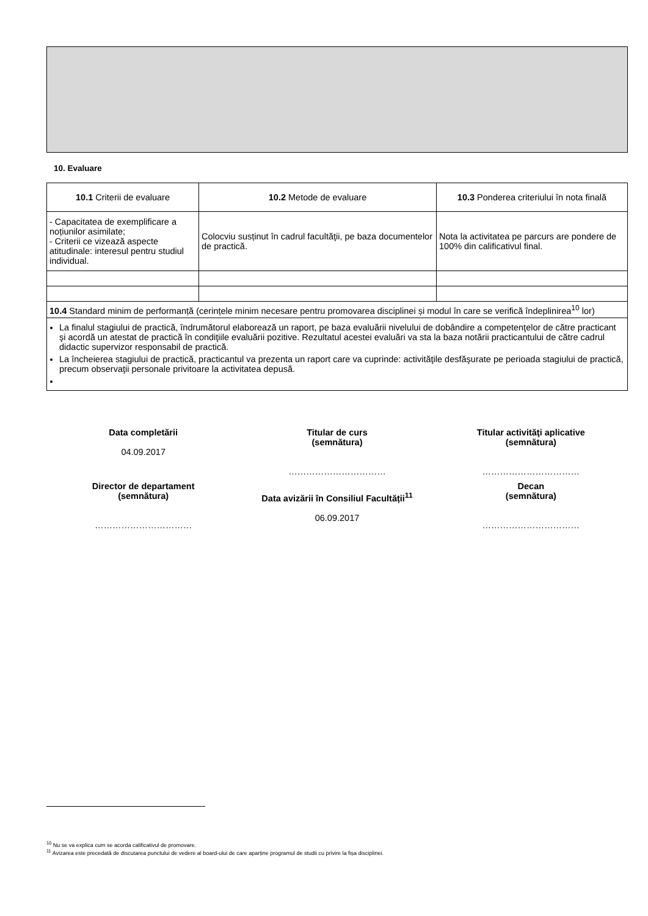10. Evaluare
| 10.1 Criterii de evaluare | 10.2 Metode de evaluare | 10.3 Ponderea criteriului în nota finală |
| - Capacitatea de exemplificare a noțiunilor asimilate; - Criterii ce vizează aspecte atitudinale: interesul pentru studiul individual. | Colocviu susținut în cadrul facultăţii, pe baza documentelor de practică. | Nota la activitatea pe parcurs are pondere de 100% din calificativul final. |
| 10.4 Standard minim de performanță (cerințele minim necesare pentru promovarea disciplinei și modul în care se verifică îndeplinirea<sup>10</sup> lor) | | |
| La finalul stagiului de practică, îndrumătorul elaborează un raport, pe baza evaluării nivelului de dobândire a competenţelor de către practicant şi acordă un atestat de practică în condiţiile evaluării pozitive. Rezultatul acestei evaluări va sta la baza notării practicantului de către cadrul didactic supervizor responsabil de practică. La încheierea stagiului de practică, practicantul va prezenta un raport care va cuprinde: activităţile desfăşurate pe perioada stagiului de practică, precum observaţii personale privitoare la activitatea depusă. | | |
Data completării
04.09.2017
Titular de curs
(semnătura)
……………………………
Titular activităţi aplicative
(semnătura)
……………………………
Director de departament
(semnătura)
……………………………
Data avizării în Consiliul Facultății<sup>11</sup>
06.09.2017
Decan
(semnătura)
……………………………
<sup>10</sup> Nu se va explica cum se acorda calificativul de promovare.
<sup>11</sup> Avizarea este precedată de discutarea punctului de vedere al board-ului de care aparține programul de studii cu privire la fișa disciplinei.